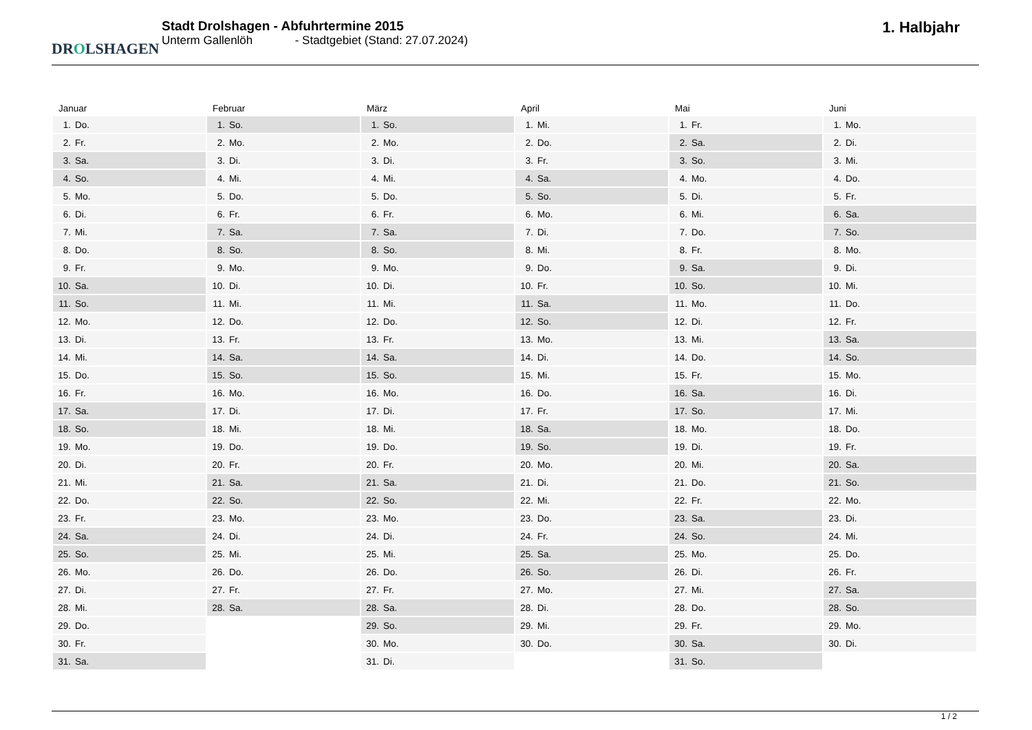DROLSHAGEN
Stadt Drolshagen - Abfuhrtermine 2015
Unterm Gallenlöh - Stadtgebiet (Stand: 27.07.2024)
1. Halbjahr
| Januar | Februar | März | April | Mai | Juni |
| --- | --- | --- | --- | --- | --- |
| 1. Do. | 1. So. | 1. So. | 1. Mi. | 1. Fr. | 1. Mo. |
| 2. Fr. | 2. Mo. | 2. Mo. | 2. Do. | 2. Sa. | 2. Di. |
| 3. Sa. | 3. Di. | 3. Di. | 3. Fr. | 3. So. | 3. Mi. |
| 4. So. | 4. Mi. | 4. Mi. | 4. Sa. | 4. Mo. | 4. Do. |
| 5. Mo. | 5. Do. | 5. Do. | 5. So. | 5. Di. | 5. Fr. |
| 6. Di. | 6. Fr. | 6. Fr. | 6. Mo. | 6. Mi. | 6. Sa. |
| 7. Mi. | 7. Sa. | 7. Sa. | 7. Di. | 7. Do. | 7. So. |
| 8. Do. | 8. So. | 8. So. | 8. Mi. | 8. Fr. | 8. Mo. |
| 9. Fr. | 9. Mo. | 9. Mo. | 9. Do. | 9. Sa. | 9. Di. |
| 10. Sa. | 10. Di. | 10. Di. | 10. Fr. | 10. So. | 10. Mi. |
| 11. So. | 11. Mi. | 11. Mi. | 11. Sa. | 11. Mo. | 11. Do. |
| 12. Mo. | 12. Do. | 12. Do. | 12. So. | 12. Di. | 12. Fr. |
| 13. Di. | 13. Fr. | 13. Fr. | 13. Mo. | 13. Mi. | 13. Sa. |
| 14. Mi. | 14. Sa. | 14. Sa. | 14. Di. | 14. Do. | 14. So. |
| 15. Do. | 15. So. | 15. So. | 15. Mi. | 15. Fr. | 15. Mo. |
| 16. Fr. | 16. Mo. | 16. Mo. | 16. Do. | 16. Sa. | 16. Di. |
| 17. Sa. | 17. Di. | 17. Di. | 17. Fr. | 17. So. | 17. Mi. |
| 18. So. | 18. Mi. | 18. Mi. | 18. Sa. | 18. Mo. | 18. Do. |
| 19. Mo. | 19. Do. | 19. Do. | 19. So. | 19. Di. | 19. Fr. |
| 20. Di. | 20. Fr. | 20. Fr. | 20. Mo. | 20. Mi. | 20. Sa. |
| 21. Mi. | 21. Sa. | 21. Sa. | 21. Di. | 21. Do. | 21. So. |
| 22. Do. | 22. So. | 22. So. | 22. Mi. | 22. Fr. | 22. Mo. |
| 23. Fr. | 23. Mo. | 23. Mo. | 23. Do. | 23. Sa. | 23. Di. |
| 24. Sa. | 24. Di. | 24. Di. | 24. Fr. | 24. So. | 24. Mi. |
| 25. So. | 25. Mi. | 25. Mi. | 25. Sa. | 25. Mo. | 25. Do. |
| 26. Mo. | 26. Do. | 26. Do. | 26. So. | 26. Di. | 26. Fr. |
| 27. Di. | 27. Fr. | 27. Fr. | 27. Mo. | 27. Mi. | 27. Sa. |
| 28. Mi. | 28. Sa. | 28. Sa. | 28. Di. | 28. Do. | 28. So. |
| 29. Do. | | 29. So. | 29. Mi. | 29. Fr. | 29. Mo. |
| 30. Fr. | | 30. Mo. | 30. Do. | 30. Sa. | 30. Di. |
| 31. Sa. | | 31. Di. | | 31. So. | |
1 / 2